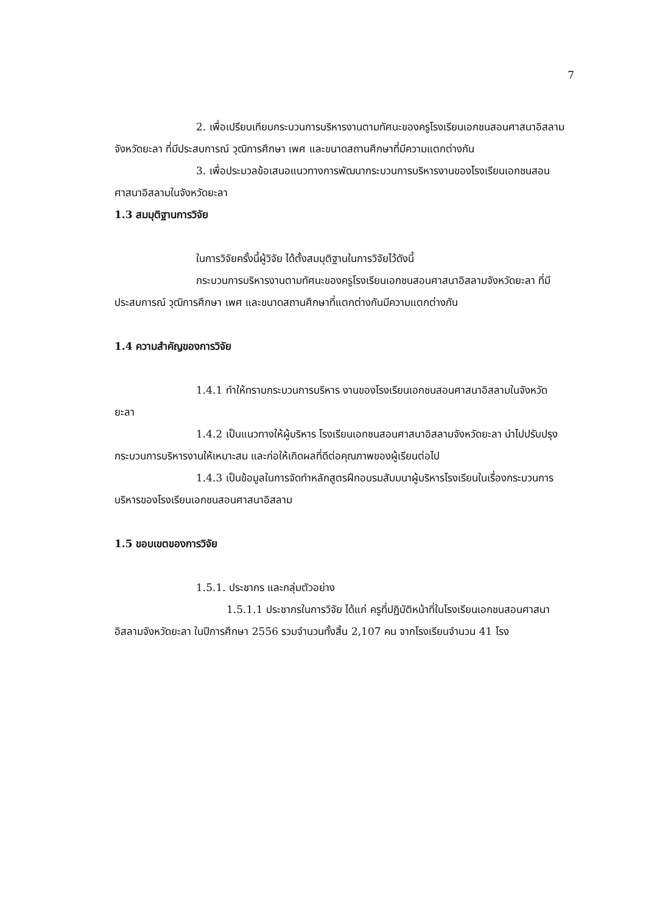7
2. เพื่อเปรียบเทียบกระบวนการบริหารงานตามทัศนะของครูโรงเรียนเอกชนสอนศาสนาอิสลามจังหวัดยะลา ที่มีประสบการณ์ วุฒิการศึกษา เพศ และขนาดสถานศึกษาที่มีความแตกต่างกัน
3. เพื่อประมวลข้อเสนอแนวทางการพัฒนากระบวนการบริหารงานของโรงเรียนเอกชนสอนศาสนาอิสลามในจังหวัดยะลา
1.3 สมมุติฐานการวิจัย
ในการวิจัยครั้งนี้ผู้วิจัย ได้ตั้งสมมุติฐานในการวิจัยไว้ดังนี้
กระบวนการบริหารงานตามทัศนะของครูโรงเรียนเอกชนสอนศาสนาอิสลามจังหวัดยะลา ที่มีประสบการณ์ วุฒิการศึกษา เพศ และขนาดสถานศึกษาที่แตกต่างกันมีความแตกต่างกัน
1.4 ความสำคัญของการวิจัย
1.4.1 ทำให้ทราบกระบวนการบริหาร งานของโรงเรียนเอกชนสอนศาสนาอิสลามในจังหวัดยะลา
1.4.2 เป็นแนวทางให้ผู้บริหาร โรงเรียนเอกชนสอนศาสนาอิสลามจังหวัดยะลา นำไปปรับปรุงกระบวนการบริหารงานให้เหมาะสม และก่อให้เกิดผลที่ดีต่อคุณภาพของผู้เรียนต่อไป
1.4.3 เป็นข้อมูลในการจัดทำหลักสูตรฝึกอบรมสัมมนาผู้บริหารโรงเรียนในเรื่องกระบวนการบริหารของโรงเรียนเอกชนสอนศาสนาอิสลาม
1.5 ขอบเขตของการวิจัย
1.5.1. ประชากร และกลุ่มตัวอย่าง
1.5.1.1 ประชากรในการวิจัย ได้แก่ ครูที่ปฏิบัติหน้าที่ในโรงเรียนเอกชนสอนศาสนาอิสลามจังหวัดยะลา ในปีการศึกษา 2556 รวมจำนวนทั้งสิ้น 2,107 คน จากโรงเรียนจำนวน 41 โรง